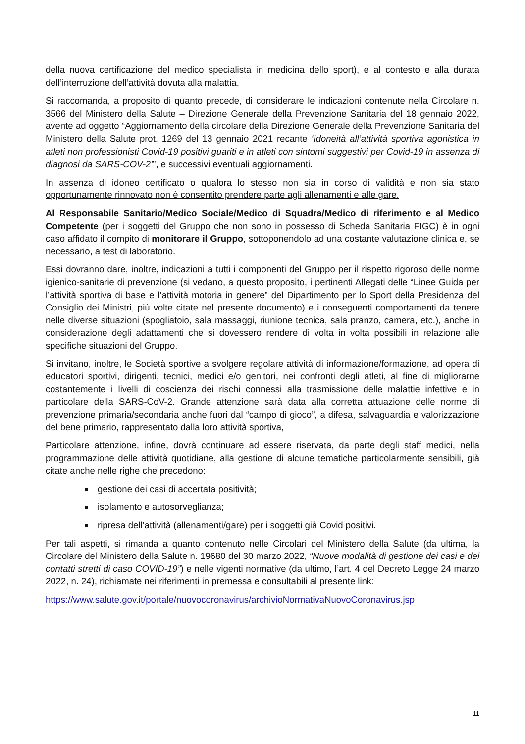della nuova certificazione del medico specialista in medicina dello sport), e al contesto e alla durata dell’interruzione dell’attività dovuta alla malattia.
Si raccomanda, a proposito di quanto precede, di considerare le indicazioni contenute nella Circolare n. 3566 del Ministero della Salute – Direzione Generale della Prevenzione Sanitaria del 18 gennaio 2022, avente ad oggetto “Aggiornamento della circolare della Direzione Generale della Prevenzione Sanitaria del Ministero della Salute prot. 1269 del 13 gennaio 2021 recante ‘Idoneità all’attività sportiva agonistica in atleti non professionisti Covid-19 positivi guariti e in atleti con sintomi suggestivi per Covid-19 in assenza di diagnosi da SARS-COV-2’”, e successivi eventuali aggiornamenti.
In assenza di idoneo certificato o qualora lo stesso non sia in corso di validità e non sia stato opportunamente rinnovato non è consentito prendere parte agli allenamenti e alle gare.
Al Responsabile Sanitario/Medico Sociale/Medico di Squadra/Medico di riferimento e al Medico Competente (per i soggetti del Gruppo che non sono in possesso di Scheda Sanitaria FIGC) è in ogni caso affidato il compito di monitorare il Gruppo, sottoponendolo ad una costante valutazione clinica e, se necessario, a test di laboratorio.
Essi dovranno dare, inoltre, indicazioni a tutti i componenti del Gruppo per il rispetto rigoroso delle norme igienico-sanitarie di prevenzione (si vedano, a questo proposito, i pertinenti Allegati delle “Linee Guida per l’attività sportiva di base e l’attività motoria in genere” del Dipartimento per lo Sport della Presidenza del Consiglio dei Ministri, più volte citate nel presente documento) e i conseguenti comportamenti da tenere nelle diverse situazioni (spogliatoio, sala massaggi, riunione tecnica, sala pranzo, camera, etc.), anche in considerazione degli adattamenti che si dovessero rendere di volta in volta possibili in relazione alle specifiche situazioni del Gruppo.
Si invitano, inoltre, le Società sportive a svolgere regolare attività di informazione/formazione, ad opera di educatori sportivi, dirigenti, tecnici, medici e/o genitori, nei confronti degli atleti, al fine di migliorarne costantemente i livelli di coscienza dei rischi connessi alla trasmissione delle malattie infettive e in particolare della SARS-CoV-2. Grande attenzione sarà data alla corretta attuazione delle norme di prevenzione primaria/secondaria anche fuori dal “campo di gioco”, a difesa, salvaguardia e valorizzazione del bene primario, rappresentato dalla loro attività sportiva,
Particolare attenzione, infine, dovrà continuare ad essere riservata, da parte degli staff medici, nella programmazione delle attività quotidiane, alla gestione di alcune tematiche particolarmente sensibili, già citate anche nelle righe che precedono:
gestione dei casi di accertata positività;
isolamento e autosorveglianza;
ripresa dell’attività (allenamenti/gare) per i soggetti già Covid positivi.
Per tali aspetti, si rimanda a quanto contenuto nelle Circolari del Ministero della Salute (da ultima, la Circolare del Ministero della Salute n. 19680 del 30 marzo 2022, “Nuove modalità di gestione dei casi e dei contatti stretti di caso COVID-19”) e nelle vigenti normative (da ultimo, l’art. 4 del Decreto Legge 24 marzo 2022, n. 24), richiamate nei riferimenti in premessa e consultabili al presente link:
https://www.salute.gov.it/portale/nuovocoronavirus/archivioNormativaNuovoCoronavirus.jsp
11